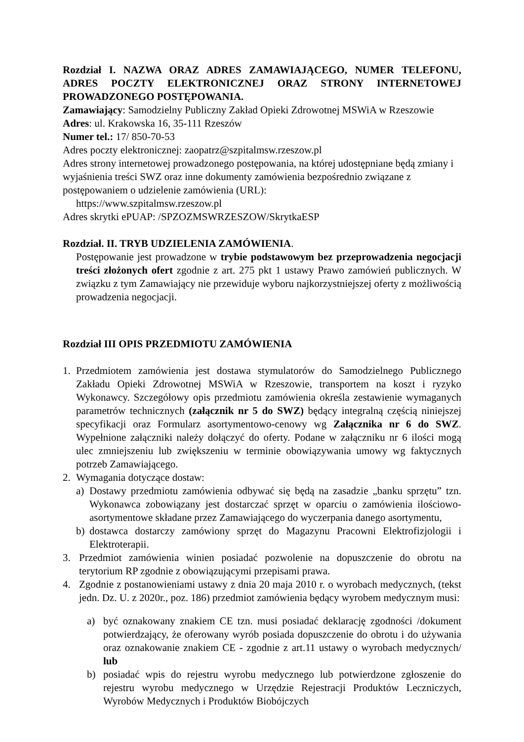Rozdział I. NAZWA ORAZ ADRES ZAMAWIAJĄCEGO, NUMER TELEFONU, ADRES POCZTY ELEKTRONICZNEJ ORAZ STRONY INTERNETOWEJ PROWADZONEGO POSTĘPOWANIA.
Zamawiający: Samodzielny Publiczny Zakład Opieki Zdrowotnej MSWiA w Rzeszowie
Adres: ul. Krakowska 16, 35-111 Rzeszów
Numer tel.: 17/ 850-70-53
Adres poczty elektronicznej: zaopatrz@szpitalmsw.rzeszow.pl
Adres strony internetowej prowadzonego postępowania, na której udostępniane będą zmiany i wyjaśnienia treści SWZ oraz inne dokumenty zamówienia bezpośrednio związane z postępowaniem o udzielenie zamówienia (URL):
https://www.szpitalmsw.rzeszow.pl
Adres skrytki ePUAP: /SPZOZMSWRZESZOW/SkrytkaESP
Rozdział. II. TRYB UDZIELENIA ZAMÓWIENIA.
Postępowanie jest prowadzone w trybie podstawowym bez przeprowadzenia negocjacji treści złożonych ofert zgodnie z art. 275 pkt 1 ustawy Prawo zamówień publicznych. W związku z tym Zamawiający nie przewiduje wyboru najkorzystniejszej oferty z możliwością prowadzenia negocjacji.
Rozdział III OPIS PRZEDMIOTU ZAMÓWIENIA
1. Przedmiotem zamówienia jest dostawa stymulatorów do Samodzielnego Publicznego Zakładu Opieki Zdrowotnej MSWiA w Rzeszowie, transportem na koszt i ryzyko Wykonawcy. Szczegółowy opis przedmiotu zamówienia określa zestawienie wymaganych parametrów technicznych (załącznik nr 5 do SWZ) będący integralną częścią niniejszej specyfikacji oraz Formularz asortymentowo-cenowy wg Załącznika nr 6 do SWZ. Wypełnione załączniki należy dołączyć do oferty. Podane w załączniku nr 6 ilości mogą ulec zmniejszeniu lub zwiększeniu w terminie obowiązywania umowy wg faktycznych potrzeb Zamawiającego.
2. Wymagania dotyczące dostaw:
a) Dostawy przedmiotu zamówienia odbywać się będą na zasadzie „banku sprzętu” tzn. Wykonawca zobowiązany jest dostarczać sprzęt w oparciu o zamówienia ilościowo-asortymentowe składane przez Zamawiającego do wyczerpania danego asortymentu,
b) dostawca dostarczy zamówiony sprzęt do Magazynu Pracowni Elektrofizjologii i Elektroterapii.
3. Przedmiot zamówienia winien posiadać pozwolenie na dopuszczenie do obrotu na terytorium RP zgodnie z obowiązującymi przepisami prawa.
4. Zgodnie z postanowieniami ustawy z dnia 20 maja 2010 r. o wyrobach medycznych, (tekst jedn. Dz. U. z 2020r., poz. 186) przedmiot zamówienia będący wyrobem medycznym musi:
a) być oznakowany znakiem CE tzn. musi posiadać deklarację zgodności /dokument potwierdzający, że oferowany wyrób posiada dopuszczenie do obrotu i do używania oraz oznakowanie znakiem CE - zgodnie z art.11 ustawy o wyrobach medycznych/ lub
b) posiadać wpis do rejestru wyrobu medycznego lub potwierdzone zgłoszenie do rejestru wyrobu medycznego w Urzędzie Rejestracji Produktów Leczniczych, Wyrobów Medycznych i Produktów Biobójczych